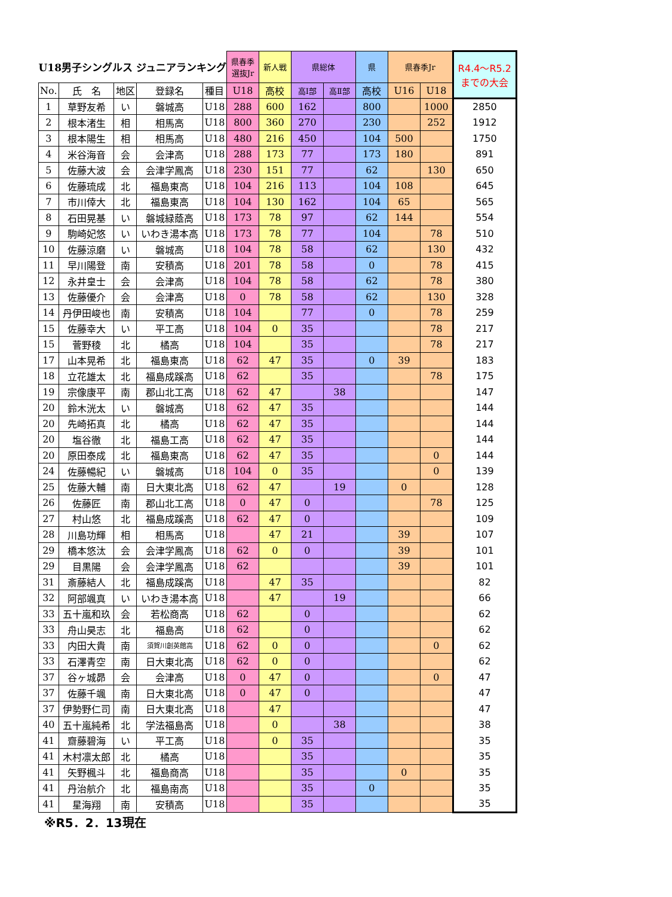| U18男子シングルス ジュニアランキング | | | | | 県春季 選抜Jr | 新人戦 | 県総体 | | 県 | 県春季Jr | | R4.4～R5.2 までの大会 |
| No. | 氏 名 | 地区 | 登録名 | 種目 | U18 | 高校 | 高Ⅰ部 | 高Ⅱ部 | 高校 | U16 | U18 | |
| 1 | 草野友希 | い | 磐城高 | U18 | 288 | 600 | 162 | | 800 | | 1000 | 2850 |
| 2 | 根本渚生 | 相 | 相馬高 | U18 | 800 | 360 | 270 | | 230 | | 252 | 1912 |
| 3 | 根本陽生 | 相 | 相馬高 | U18 | 480 | 216 | 450 | | 104 | 500 | | 1750 |
| 4 | 米谷海音 | 会 | 会津高 | U18 | 288 | 173 | 77 | | 173 | 180 | | 891 |
| 5 | 佐藤大波 | 会 | 会津学鳳高 | U18 | 230 | 151 | 77 | | 62 | | 130 | 650 |
| 6 | 佐藤琉成 | 北 | 福島東高 | U18 | 104 | 216 | 113 | | 104 | 108 | | 645 |
| 7 | 市川倖大 | 北 | 福島東高 | U18 | 104 | 130 | 162 | | 104 | 65 | | 565 |
| 8 | 石田晃基 | い | 磐城緑蔭高 | U18 | 173 | 78 | 97 | | 62 | 144 | | 554 |
| 9 | 駒崎妃悠 | い | いわき湯本高 | U18 | 173 | 78 | 77 | | 104 | | 78 | 510 |
| 10 | 佐藤涼磨 | い | 磐城高 | U18 | 104 | 78 | 58 | | 62 | | 130 | 432 |
| 11 | 早川陽登 | 南 | 安積高 | U18 | 201 | 78 | 58 | | 0 | | 78 | 415 |
| 12 | 永井皇士 | 会 | 会津高 | U18 | 104 | 78 | 58 | | 62 | | 78 | 380 |
| 13 | 佐藤優介 | 会 | 会津高 | U18 | 0 | 78 | 58 | | 62 | | 130 | 328 |
| 14 | 丹伊田峻也 | 南 | 安積高 | U18 | 104 | | 77 | | 0 | | 78 | 259 |
| 15 | 佐藤幸大 | い | 平工高 | U18 | 104 | 0 | 35 | | | | 78 | 217 |
| 15 | 菅野稜 | 北 | 橘高 | U18 | 104 | | 35 | | | | 78 | 217 |
| 17 | 山本晃希 | 北 | 福島東高 | U18 | 62 | 47 | 35 | | 0 | 39 | | 183 |
| 18 | 立花雄太 | 北 | 福島成蹊高 | U18 | 62 | | 35 | | | | 78 | 175 |
| 19 | 宗像康平 | 南 | 郡山北工高 | U18 | 62 | 47 | | 38 | | | | 147 |
| 20 | 鈴木洸太 | い | 磐城高 | U18 | 62 | 47 | 35 | | | | | 144 |
| 20 | 先崎拓真 | 北 | 橘高 | U18 | 62 | 47 | 35 | | | | | 144 |
| 20 | 塩谷徹 | 北 | 福島工高 | U18 | 62 | 47 | 35 | | | | | 144 |
| 20 | 原田泰成 | 北 | 福島東高 | U18 | 62 | 47 | 35 | | | | 0 | 144 |
| 24 | 佐藤暢紀 | い | 磐城高 | U18 | 104 | 0 | 35 | | | | 0 | 139 |
| 25 | 佐藤大輔 | 南 | 日大東北高 | U18 | 62 | 47 | | 19 | | 0 | | 128 |
| 26 | 佐藤匠 | 南 | 郡山北工高 | U18 | 0 | 47 | 0 | | | | 78 | 125 |
| 27 | 村山悠 | 北 | 福島成蹊高 | U18 | 62 | 47 | 0 | | | | | 109 |
| 28 | 川島功輝 | 相 | 相馬高 | U18 | | 47 | 21 | | | 39 | | 107 |
| 29 | 橋本悠汰 | 会 | 会津学鳳高 | U18 | 62 | 0 | 0 | | | 39 | | 101 |
| 29 | 目黒陽 | 会 | 会津学鳳高 | U18 | 62 | | | | | 39 | | 101 |
| 31 | 斎藤結人 | 北 | 福島成蹊高 | U18 | | 47 | 35 | | | | | 82 |
| 32 | 阿部颯真 | い | いわき湯本高 | U18 | | 47 | | 19 | | | | 66 |
| 33 | 五十嵐和玖 | 会 | 若松商高 | U18 | 62 | | 0 | | | | | 62 |
| 33 | 舟山昊志 | 北 | 福島高 | U18 | 62 | | 0 | | | | | 62 |
| 33 | 内田大貴 | 南 | 須賀川創英館高 | U18 | 62 | 0 | 0 | | | | 0 | 62 |
| 33 | 石澤青空 | 南 | 日大東北高 | U18 | 62 | 0 | 0 | | | | | 62 |
| 37 | 谷ヶ城昴 | 会 | 会津高 | U18 | 0 | 47 | 0 | | | | 0 | 47 |
| 37 | 佐藤千颯 | 南 | 日大東北高 | U18 | 0 | 47 | 0 | | | | | 47 |
| 37 | 伊勢野仁司 | 南 | 日大東北高 | U18 | | 47 | | | | | | 47 |
| 40 | 五十嵐純希 | 北 | 学法福島高 | U18 | | 0 | | 38 | | | | 38 |
| 41 | 齋藤碧海 | い | 平工高 | U18 | | 0 | 35 | | | | | 35 |
| 41 | 木村凛太郎 | 北 | 橘高 | U18 | | | 35 | | | | | 35 |
| 41 | 矢野楓斗 | 北 | 福島商高 | U18 | | | 35 | | | 0 | | 35 |
| 41 | 丹治航介 | 北 | 福島南高 | U18 | | | 35 | | 0 | | | 35 |
| 41 | 星海翔 | 南 | 安積高 | U18 | | | 35 | | | | | 35 |
※R5．2．13現在